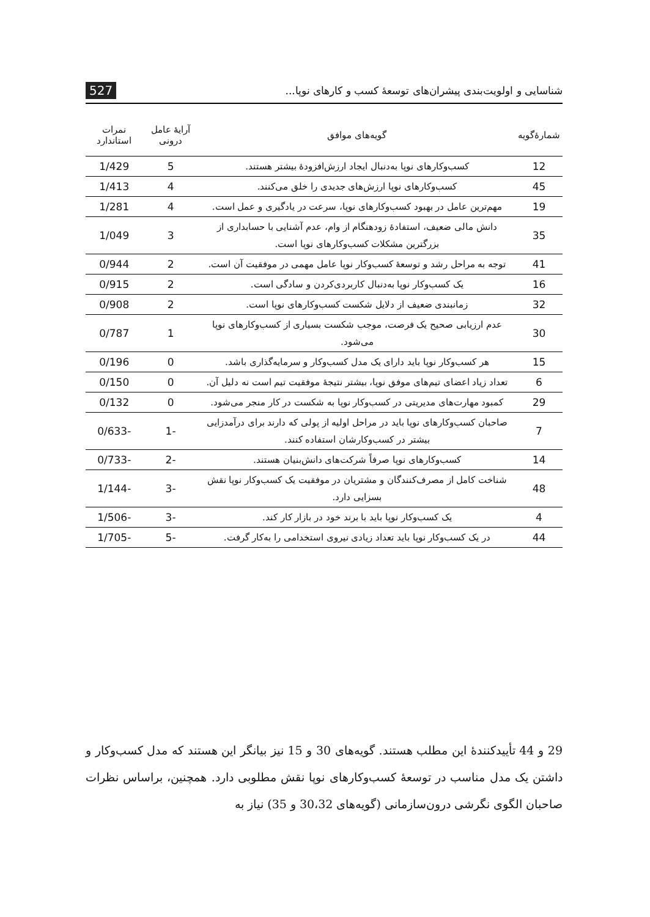شناسایی و اولویت‌بندی پیشران‌های توسعهٔ کسب و کارهای نوپا... 527
| شمارهٔ‌گویه | گویه‌های موافق | آرایهٔ عامل درونی | نمرات استاندارد |
| --- | --- | --- | --- |
| 12 | کسب‌وکارهای نوپا به‌دنبال ایجاد ارزش‌افزودهٔ بیشتر هستند. | 5 | 1/429 |
| 45 | کسب‌وکارهای نوپا ارزش‌های جدیدی را خلق می‌کنند. | 4 | 1/413 |
| 19 | مهم‌ترین عامل در بهبود کسب‌وکارهای نوپا، سرعت در یادگیری و عمل است. | 4 | 1/281 |
| 35 | دانش مالی ضعیف، استفادهٔ زودهنگام از وام، عدم آشنایی با حسابداری از بزرگترین مشکلات کسب‌وکارهای نوپا است. | 3 | 1/049 |
| 41 | توجه به مراحل رشد و توسعهٔ کسب‌وکار نوپا عامل مهمی در موفقیت آن است. | 2 | 0/944 |
| 16 | یک کسب‌وکار نوپا به‌دنبال کاربردی‌کردن و سادگی است. | 2 | 0/915 |
| 32 | زمانبندی ضعیف از دلایل شکست کسب‌وکارهای نوپا است. | 2 | 0/908 |
| 30 | عدم ارزیابی صحیح یک فرصت، موجب شکست بسیاری از کسب‌وکارهای نوپا می‌شود. | 1 | 0/787 |
| 15 | هر کسب‌وکار نوپا باید دارای یک مدل کسب‌وکار و سرمایه‌گذاری باشد. | 0 | 0/196 |
| 6 | تعداد زیاد اعضای تیم‌های موفق نوپا، بیشتر نتیجهٔ موفقیت تیم است نه دلیل آن. | 0 | 0/150 |
| 29 | کمبود مهارت‌های مدیریتی در کسب‌وکار نوپا به شکست در کار منجر می‌شود. | 0 | 0/132 |
| 7 | صاحبان کسب‌وکارهای نوپا باید در مراحل اولیه از پولی که دارند برای درآمدزایی بیشتر در کسب‌وکارشان استفاده کنند. | -1 | -0/633 |
| 14 | کسب‌وکارهای نوپا صرفاً شرکت‌های دانش‌بنیان هستند. | -2 | -0/733 |
| 48 | شناخت کامل از مصرف‌کنندگان و مشتریان در موفقیت یک کسب‌وکار نوپا نقش بسزایی دارد. | -3 | -1/144 |
| 4 | یک کسب‌وکار نوپا باید با برند خود در بازار کار کند. | -3 | -1/506 |
| 44 | در یک کسب‌وکار نوپا باید تعداد زیادی نیروی استخدامی را به‌کار گرفت. | -5 | -1/705 |
29 و 44 تأییدکنندهٔ این مطلب هستند. گویه‌های 30 و 15 نیز بیانگر این هستند که مدل کسب‌وکار و داشتن یک مدل مناسب در توسعهٔ کسب‌وکارهای نوپا نقش مطلوبی دارد. همچنین، براساس نظرات صاحبان الگوی نگرشی درون‌سازمانی (گویه‌های 30،32 و 35) نیاز به